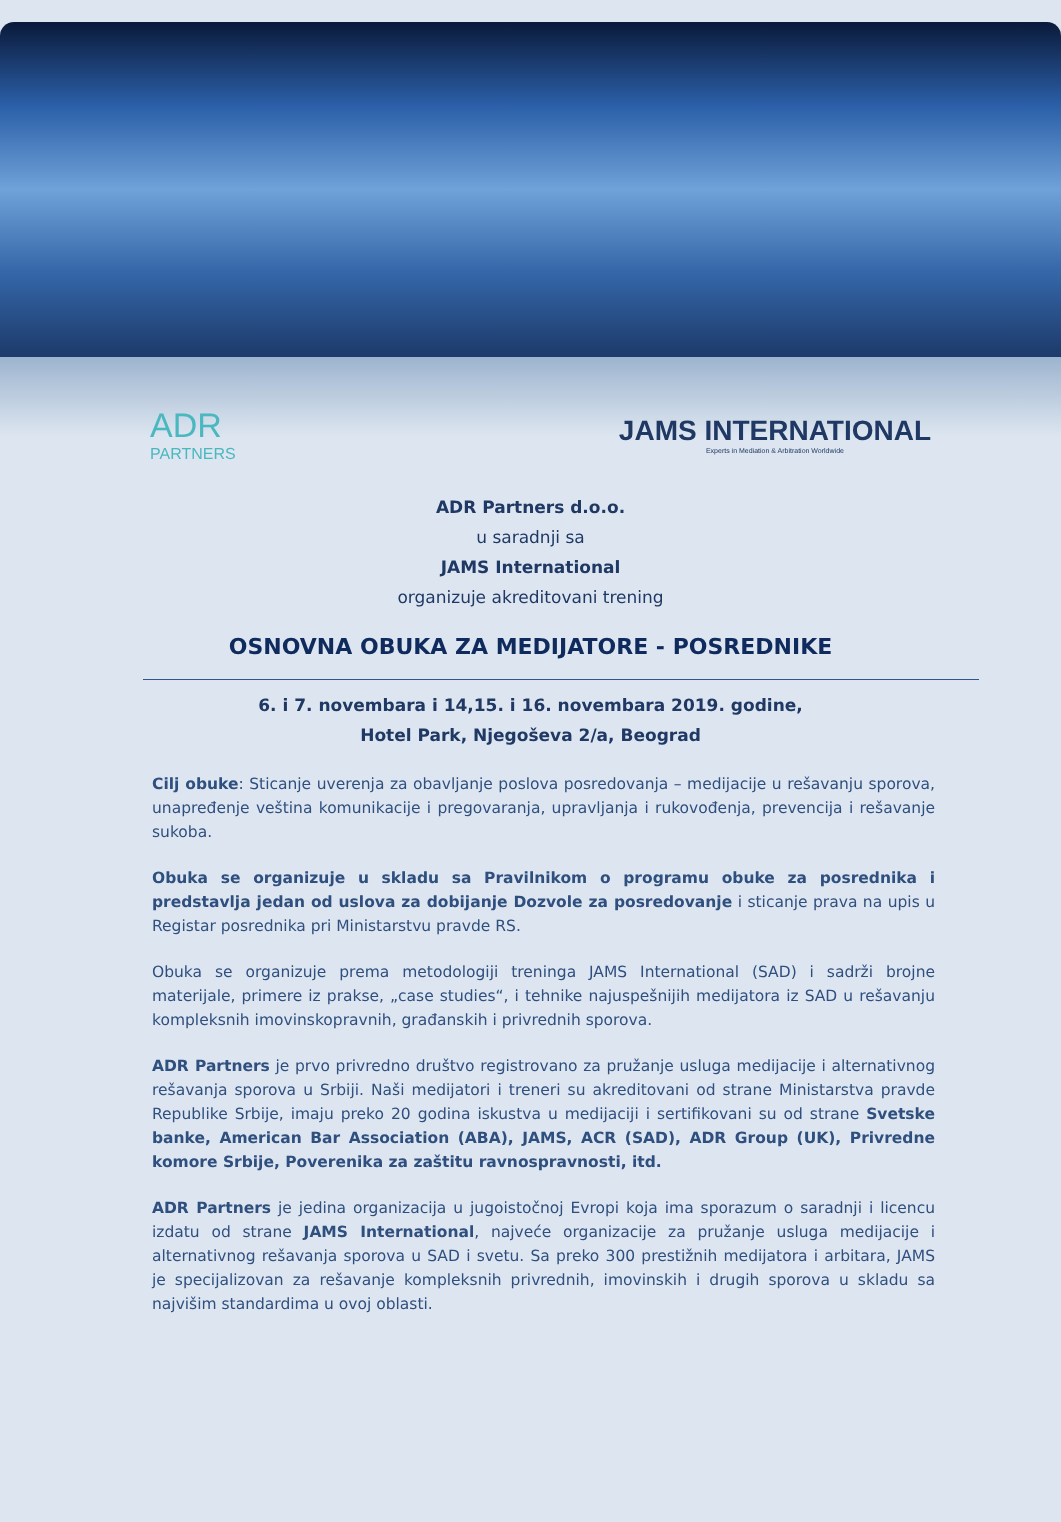ADR
PARTNERS
JAMS INTERNATIONAL
Experts in Mediation & Arbitration Worldwide
ADR Partners d.o.o.
u saradnji sa
JAMS International
organizuje akreditovani trening
OSNOVNA OBUKA ZA MEDIJATORE - POSREDNIKE
6. i 7. novembara i 14,15. i 16. novembara 2019. godine,
Hotel Park, Njegoševa 2/a, Beograd
Cilj obuke: Sticanje uverenja za obavljanje poslova posredovanja – medijacije u rešavanju sporova, unapređenje veština komunikacije i pregovaranja, upravljanja i rukovođenja, prevencija i rešavanje sukoba.
Obuka se organizuje u skladu sa Pravilnikom o programu obuke za posrednika i predstavlja jedan od uslova za dobijanje Dozvole za posredovanje i sticanje prava na upis u Registar posrednika pri Ministarstvu pravde RS.
Obuka se organizuje prema metodologiji treninga JAMS International (SAD) i sadrži brojne materijale, primere iz prakse, „case studies“, i tehnike najuspešnijih medijatora iz SAD u rešavanju kompleksnih imovinskopravnih, građanskih i privrednih sporova.
ADR Partners je prvo privredno društvo registrovano za pružanje usluga medijacije i alternativnog rešavanja sporova u Srbiji. Naši medijatori i treneri su akreditovani od strane Ministarstva pravde Republike Srbije, imaju preko 20 godina iskustva u medijaciji i sertifikovani su od strane Svetske banke, American Bar Association (ABA), JAMS, ACR (SAD), ADR Group (UK), Privredne komore Srbije, Poverenika za zaštitu ravnospravnosti, itd.
ADR Partners je jedina organizacija u jugoistočnoj Evropi koja ima sporazum o saradnji i licencu izdatu od strane JAMS International, najveće organizacije za pružanje usluga medijacije i alternativnog rešavanja sporova u SAD i svetu. Sa preko 300 prestižnih medijatora i arbitara, JAMS je specijalizovan za rešavanje kompleksnih privrednih, imovinskih i drugih sporova u skladu sa najvišim standardima u ovoj oblasti.